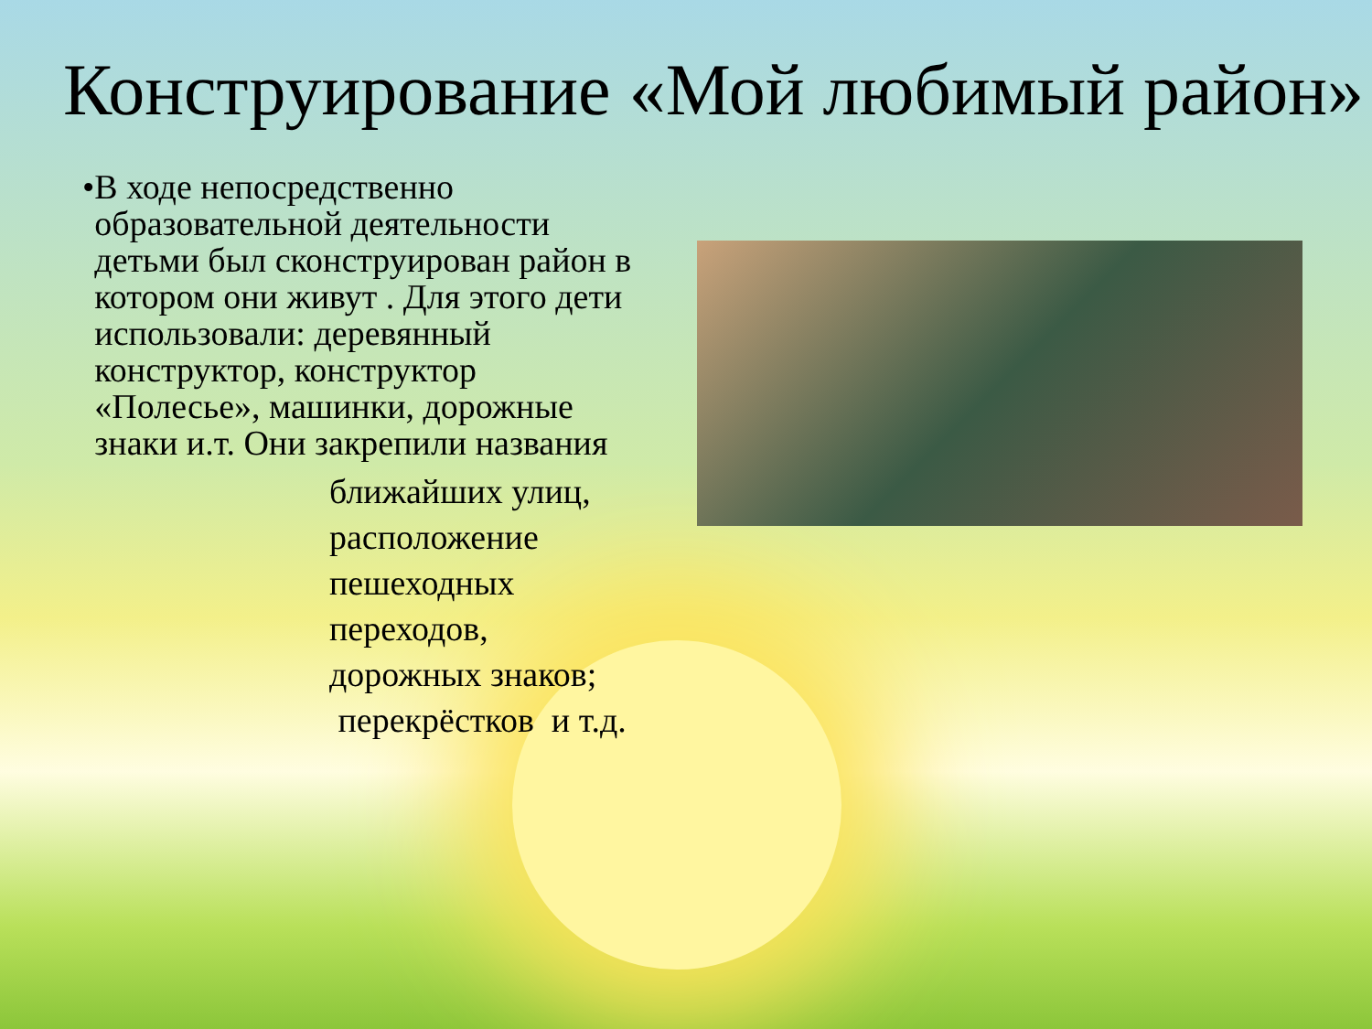Конструирование «Мой любимый район»
• В ходе непосредственно образовательной деятельности детьми был сконструирован район в котором они живут . Для этого дети использовали: деревянный конструктор, конструктор «Полесье», машинки, дорожные знаки и.т. Они закрепили названия
ближайших улиц,
расположение
пешеходных
переходов,
дорожных знаков;
перекрёстков и т.д.